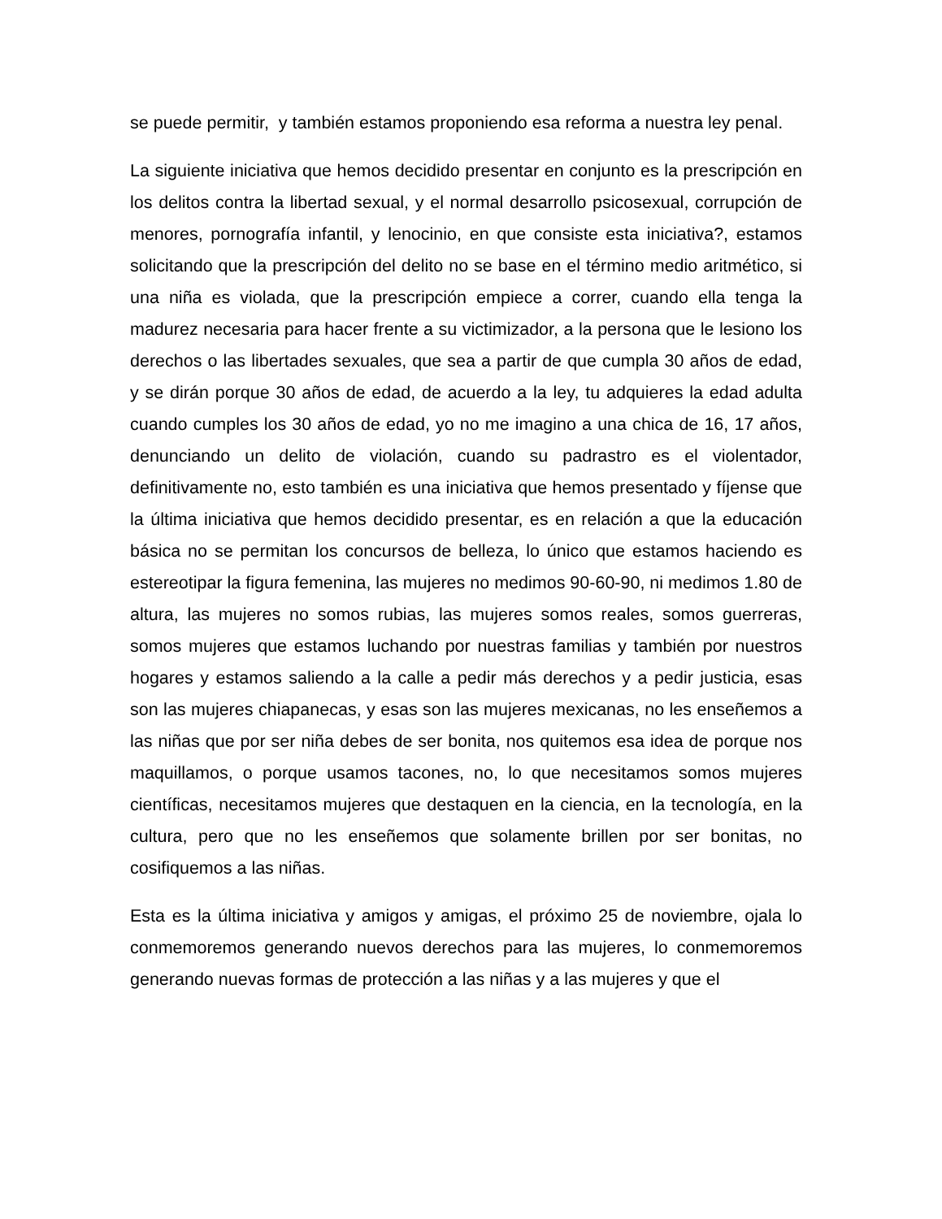se puede permitir, y también estamos proponiendo esa reforma a nuestra ley penal.
La siguiente iniciativa que hemos decidido presentar en conjunto es la prescripción en los delitos contra la libertad sexual, y el normal desarrollo psicosexual, corrupción de menores, pornografía infantil, y lenocinio, en que consiste esta iniciativa?, estamos solicitando que la prescripción del delito no se base en el término medio aritmético, si una niña es violada, que la prescripción empiece a correr, cuando ella tenga la madurez necesaria para hacer frente a su victimizador, a la persona que le lesiono los derechos o las libertades sexuales, que sea a partir de que cumpla 30 años de edad, y se dirán porque 30 años de edad, de acuerdo a la ley, tu adquieres la edad adulta cuando cumples los 30 años de edad, yo no me imagino a una chica de 16, 17 años, denunciando un delito de violación, cuando su padrastro es el violentador, definitivamente no, esto también es una iniciativa que hemos presentado y fíjense que la última iniciativa que hemos decidido presentar, es en relación a que la educación básica no se permitan los concursos de belleza, lo único que estamos haciendo es estereotipar la figura femenina, las mujeres no medimos 90-60-90, ni medimos 1.80 de altura, las mujeres no somos rubias, las mujeres somos reales, somos guerreras, somos mujeres que estamos luchando por nuestras familias y también por nuestros hogares y estamos saliendo a la calle a pedir más derechos y a pedir justicia, esas son las mujeres chiapanecas, y esas son las mujeres mexicanas, no les enseñemos a las niñas que por ser niña debes de ser bonita, nos quitemos esa idea de porque nos maquillamos, o porque usamos tacones, no, lo que necesitamos somos mujeres científicas, necesitamos mujeres que destaquen en la ciencia, en la tecnología, en la cultura, pero que no les enseñemos que solamente brillen por ser bonitas, no cosifiquemos a las niñas.
Esta es la última iniciativa y amigos y amigas, el próximo 25 de noviembre, ojala lo conmemoremos generando nuevos derechos para las mujeres, lo conmemoremos generando nuevas formas de protección a las niñas y a las mujeres y que el